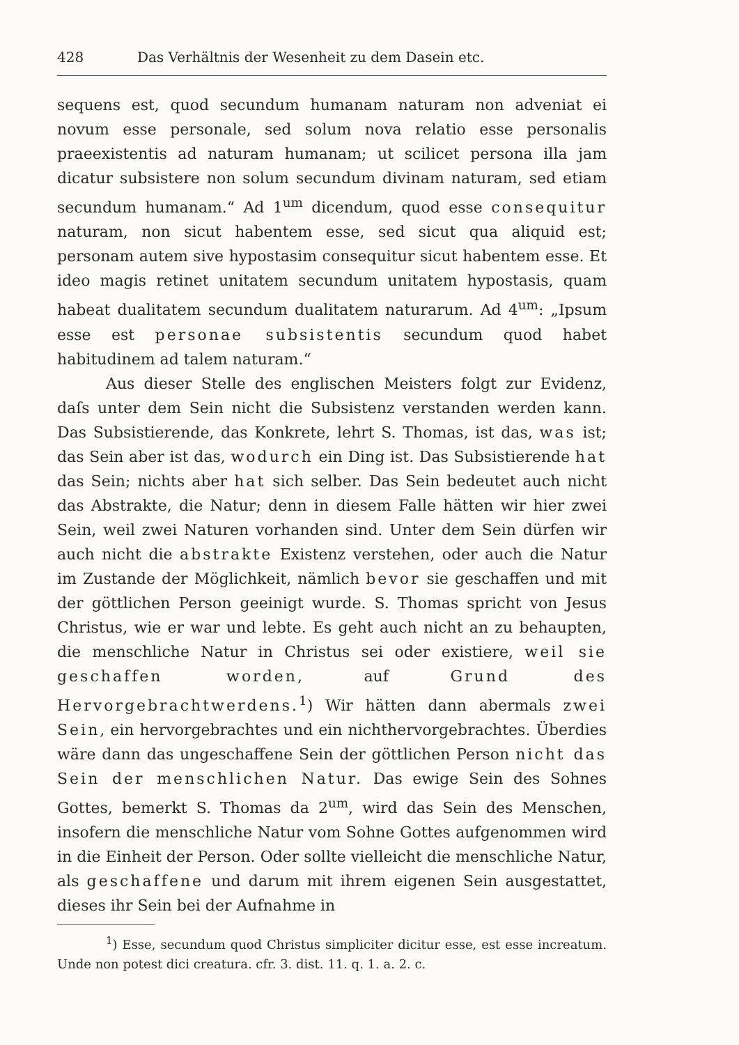428 Das Verhältnis der Wesenheit zu dem Dasein etc.
sequens est, quod secundum humanam naturam non adveniat ei novum esse personale, sed solum nova relatio esse personalis praeexistentis ad naturam humanam; ut scilicet persona illa jam dicatur subsistere non solum secundum divinam naturam, sed etiam secundum humanam.“ Ad 1<sup>um</sup> dicendum, quod esse consequitur naturam, non sicut habentem esse, sed sicut qua aliquid est; personam autem sive hypostasim consequitur sicut habentem esse. Et ideo magis retinet unitatem secundum unitatem hypostasis, quam habeat dualitatem secundum dualitatem naturarum. Ad 4<sup>um</sup>: „Ipsum esse est personae subsistentis secundum quod habet habitudinem ad talem naturam.“
Aus dieser Stelle des englischen Meisters folgt zur Evidenz, daſs unter dem Sein nicht die Subsistenz verstanden werden kann. Das Subsistierende, das Konkrete, lehrt S. Thomas, ist das, was ist; das Sein aber ist das, wodurch ein Ding ist. Das Subsistierende hat das Sein; nichts aber hat sich selber. Das Sein bedeutet auch nicht das Abstrakte, die Natur; denn in diesem Falle hätten wir hier zwei Sein, weil zwei Naturen vorhanden sind. Unter dem Sein dürfen wir auch nicht die abstrakte Existenz verstehen, oder auch die Natur im Zustande der Möglichkeit, nämlich bevor sie geschaffen und mit der göttlichen Person geeinigt wurde. S. Thomas spricht von Jesus Christus, wie er war und lebte. Es geht auch nicht an zu behaupten, die menschliche Natur in Christus sei oder existiere, weil sie geschaffen worden, auf Grund des Hervorgebrachtwerdens.<sup>1</sup>) Wir hätten dann abermals zwei Sein, ein hervorgebrachtes und ein nichthervorgebrachtes. Überdies wäre dann das ungeschaffene Sein der göttlichen Person nicht das Sein der menschlichen Natur. Das ewige Sein des Sohnes Gottes, bemerkt S. Thomas da 2<sup>um</sup>, wird das Sein des Menschen, insofern die menschliche Natur vom Sohne Gottes aufgenommen wird in die Einheit der Person. Oder sollte vielleicht die menschliche Natur, als geschaffene und darum mit ihrem eigenen Sein ausgestattet, dieses ihr Sein bei der Aufnahme in
<sup>1</sup>) Esse, secundum quod Christus simpliciter dicitur esse, est esse increatum. Unde non potest dici creatura. cfr. 3. dist. 11. q. 1. a. 2. c.